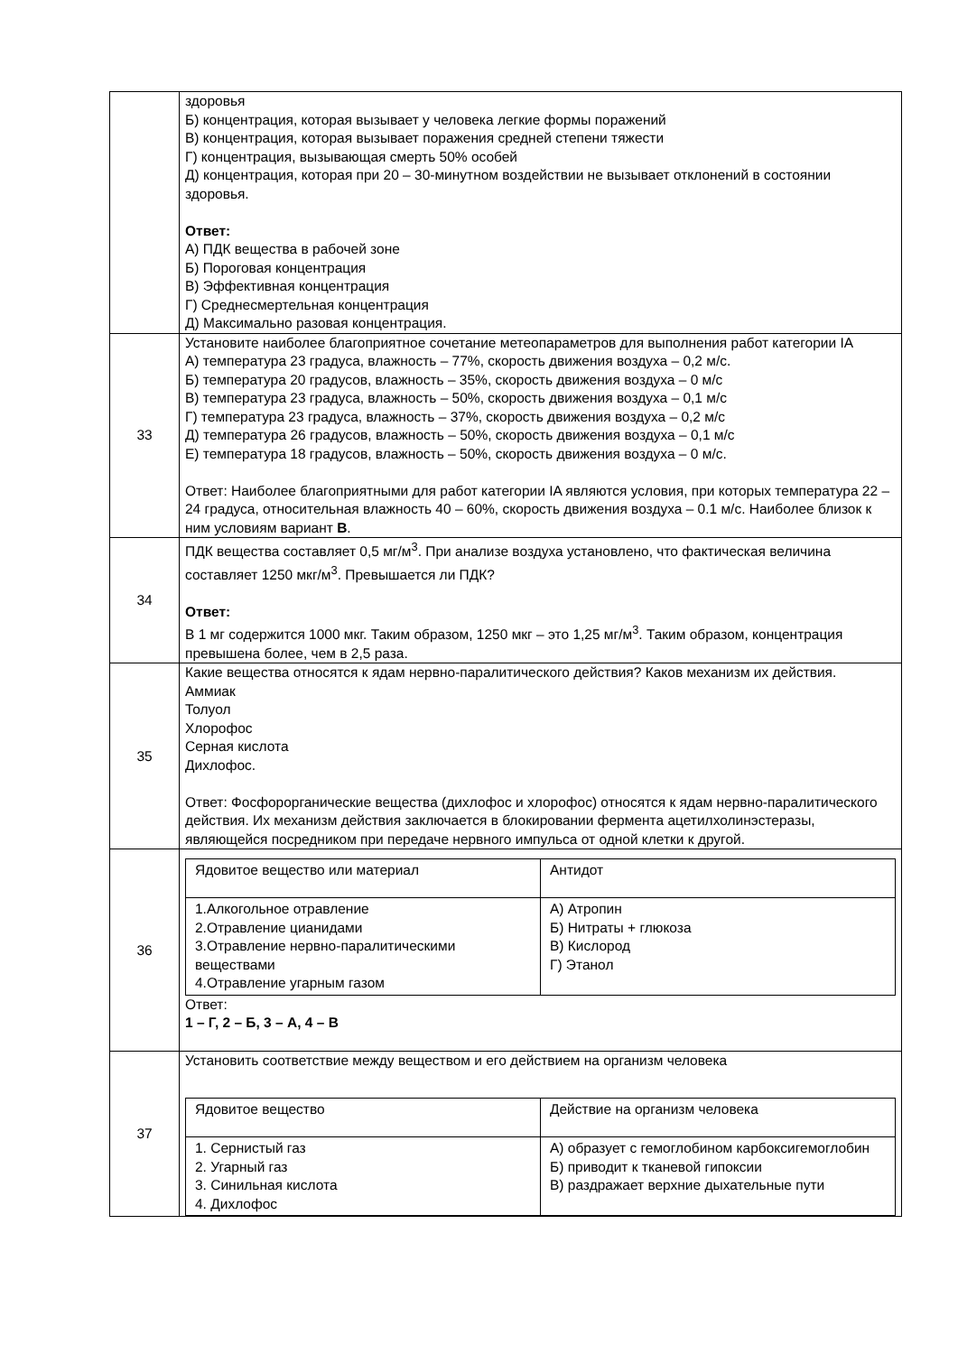| | здоровья Б) концентрация, которая вызывает у человека легкие формы поражений В) концентрация, которая вызывает поражения средней степени тяжести Г) концентрация, вызывающая смерть 50% особей Д) концентрация, которая при 20 – 30-минутном воздействии не вызывает отклонений в состоянии здоровья. Ответ: А) ПДК вещества в рабочей зоне Б) Пороговая концентрация В) Эффективная концентрация Г) Среднесмертельная концентрация Д) Максимально разовая концентрация. |
| 33 | Установите наиболее благоприятное сочетание метеопараметров для выполнения работ категории IA А) температура 23 градуса, влажность – 77%, скорость движения воздуха – 0,2 м/с. Б) температура 20 градусов, влажность – 35%, скорость движения воздуха – 0 м/с В) температура 23 градуса, влажность – 50%, скорость движения воздуха – 0,1 м/с Г) температура 23 градуса, влажность – 37%, скорость движения воздуха – 0,2 м/с Д) температура 26 градусов, влажность – 50%, скорость движения воздуха – 0,1 м/с Е) температура 18 градусов, влажность – 50%, скорость движения воздуха – 0 м/с. Ответ: Наиболее благоприятными для работ категории IA являются условия, при которых температура 22 – 24 градуса, относительная влажность 40 – 60%, скорость движения воздуха – 0.1 м/с. Наиболее близок к ним условиям вариант В . |
| 34 | ПДК вещества составляет 0,5 мг/м<sup>3</sup>. При анализе воздуха установлено, что фактическая величина составляет 1250 мкг/м<sup>3</sup>. Превышается ли ПДК? Ответ: В 1 мг содержится 1000 мкг. Таким образом, 1250 мкг – это 1,25 мг/м<sup>3</sup>. Таким образом, концентрация превышена более, чем в 2,5 раза. |
| 35 | Какие вещества относятся к ядам нервно-паралитического действия? Каков механизм их действия. Аммиак Толуол Хлорофос Серная кислота Дихлофос. Ответ: Фосфорорганические вещества (дихлофос и хлорофос) относятся к ядам нервно-паралитического действия. Их механизм действия заключается в блокировании фермента ацетилхолинэстеразы, являющейся посредником при передаче нервного импульса от одной клетки к другой. |
| 36 | / Ядовитое вещество или материал / Антидот / / 1.Алкогольное отравление 2.Отравление цианидами 3.Отравление нервно-паралитическими веществами 4.Отравление угарным газом / А) Атропин Б) Нитраты + глюкоза В) Кислород Г) Этанол / Ответ: 1 – Г, 2 – Б, 3 – А, 4 – В |
| 37 | Установить соответствие между веществом и его действием на организм человека / Ядовитое вещество / Действие на организм человека / / 1. Сернистый газ 2. Угарный газ 3. Синильная кислота 4. Дихлофос / А) образует с гемоглобином карбоксигемоглобин Б) приводит к тканевой гипоксии В) раздражает верхние дыхательные пути / |